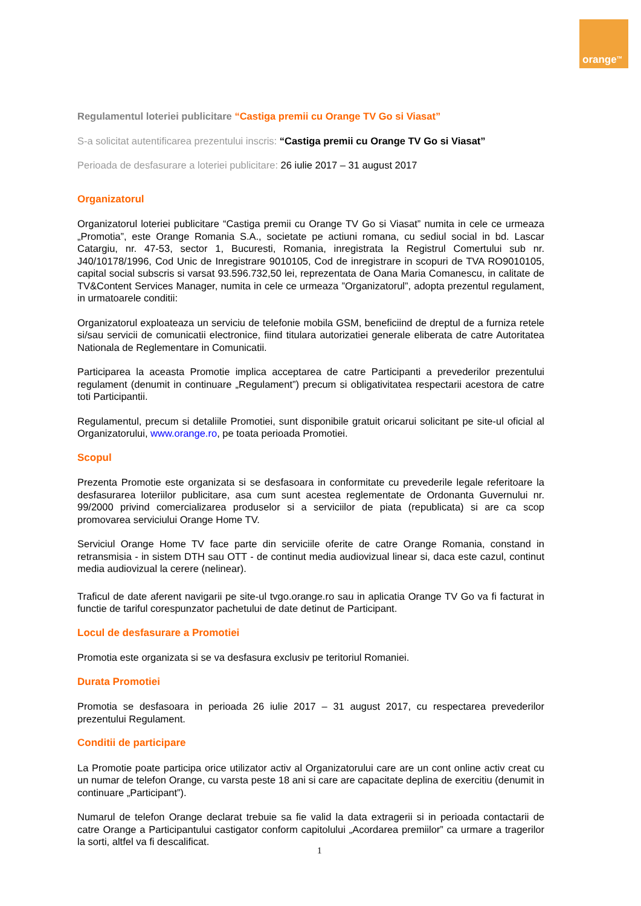orange<sup>TM</sup>
Regulamentul loteriei publicitare “Castiga premii cu Orange TV Go si Viasat”
S-a solicitat autentificarea prezentului inscris: “Castiga premii cu Orange TV Go si Viasat”
Perioada de desfasurare a loteriei publicitare: 26 iulie 2017 – 31 august 2017
Organizatorul
Organizatorul loteriei publicitare “Castiga premii cu Orange TV Go si Viasat” numita in cele ce urmeaza „Promotia”, este Orange Romania S.A., societate pe actiuni romana, cu sediul social in bd. Lascar Catargiu, nr. 47-53, sector 1, Bucuresti, Romania, inregistrata la Registrul Comertului sub nr. J40/10178/1996, Cod Unic de Inregistrare 9010105, Cod de inregistrare in scopuri de TVA RO9010105, capital social subscris si varsat 93.596.732,50 lei, reprezentata de Oana Maria Comanescu, in calitate de TV&Content Services Manager, numita in cele ce urmeaza ”Organizatorul”, adopta prezentul regulament, in urmatoarele conditii:
Organizatorul exploateaza un serviciu de telefonie mobila GSM, beneficiind de dreptul de a furniza retele si/sau servicii de comunicatii electronice, fiind titulara autorizatiei generale eliberata de catre Autoritatea Nationala de Reglementare in Comunicatii.
Participarea la aceasta Promotie implica acceptarea de catre Participanti a prevederilor prezentului regulament (denumit in continuare „Regulament”) precum si obligativitatea respectarii acestora de catre toti Participantii.
Regulamentul, precum si detaliile Promotiei, sunt disponibile gratuit oricarui solicitant pe site-ul oficial al Organizatorului, www.orange.ro, pe toata perioada Promotiei.
Scopul
Prezenta Promotie este organizata si se desfasoara in conformitate cu prevederile legale referitoare la desfasurarea loteriilor publicitare, asa cum sunt acestea reglementate de Ordonanta Guvernului nr. 99/2000 privind comercializarea produselor si a serviciilor de piata (republicata) si are ca scop promovarea serviciului Orange Home TV.
Serviciul Orange Home TV face parte din serviciile oferite de catre Orange Romania, constand in retransmisia - in sistem DTH sau OTT - de continut media audiovizual linear si, daca este cazul, continut media audiovizual la cerere (nelinear).
Traficul de date aferent navigarii pe site-ul tvgo.orange.ro sau in aplicatia Orange TV Go va fi facturat in functie de tariful corespunzator pachetului de date detinut de Participant.
Locul de desfasurare a Promotiei
Promotia este organizata si se va desfasura exclusiv pe teritoriul Romaniei.
Durata Promotiei
Promotia se desfasoara in perioada 26 iulie 2017 – 31 august 2017, cu respectarea prevederilor prezentului Regulament.
Conditii de participare
La Promotie poate participa orice utilizator activ al Organizatorului care are un cont online activ creat cu un numar de telefon Orange, cu varsta peste 18 ani si care are capacitate deplina de exercitiu (denumit in continuare „Participant”).
Numarul de telefon Orange declarat trebuie sa fie valid la data extragerii si in perioada contactarii de catre Orange a Participantului castigator conform capitolului „Acordarea premiilor” ca urmare a tragerilor la sorti, altfel va fi descalificat.
1